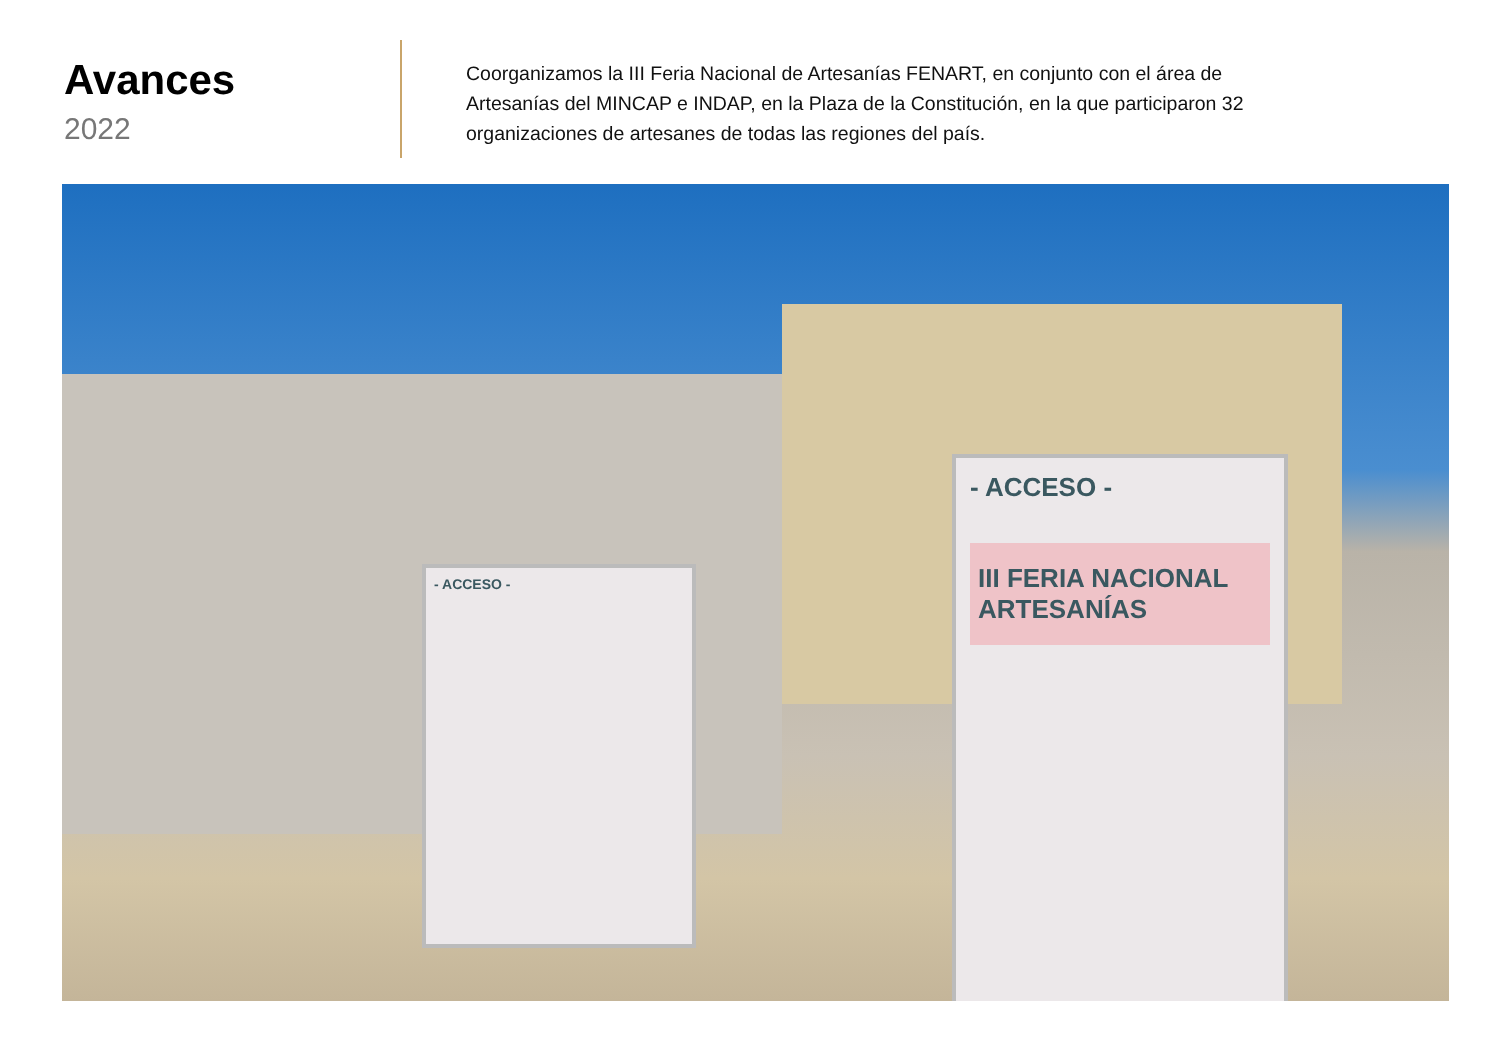Avances
2022
Coorganizamos la III Feria Nacional de Artesanías FENART, en conjunto con el área de Artesanías del MINCAP e INDAP, en la Plaza de la Constitución, en la que participaron 32 organizaciones de artesanes de todas las regiones del país.
- ACCESO -
- ACCESO -
III FERIA NACIONAL ARTESANÍAS